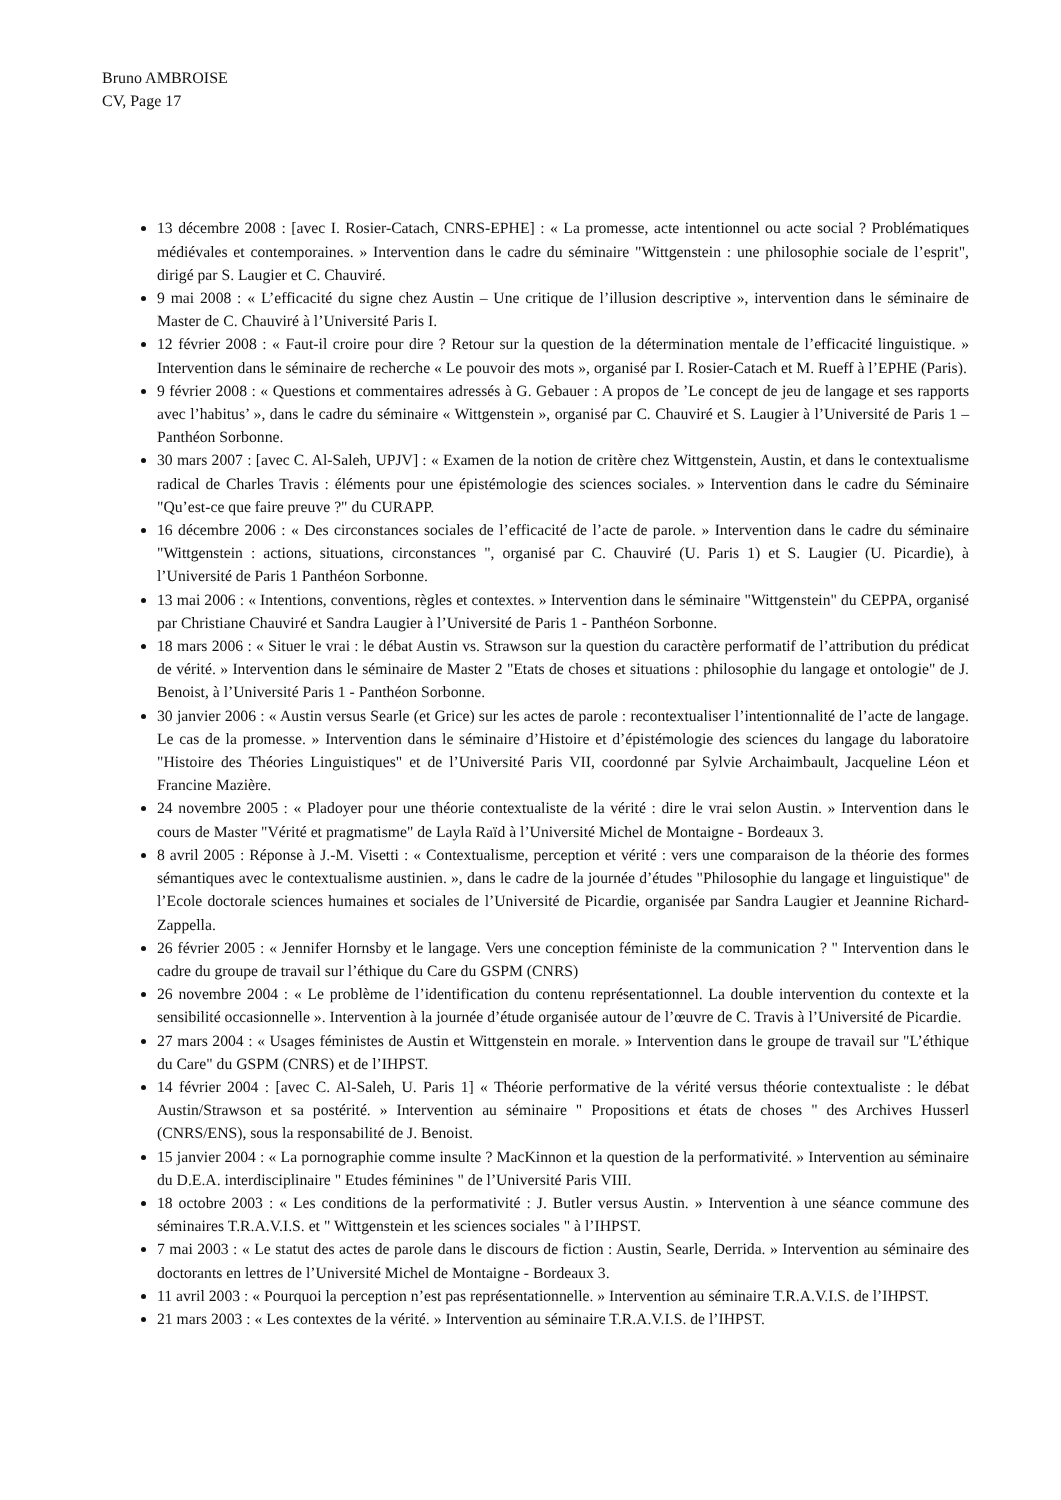Bruno AMBROISE
CV, Page 17
13 décembre 2008 : [avec I. Rosier-Catach, CNRS-EPHE] : « La promesse, acte intentionnel ou acte social ? Problématiques médiévales et contemporaines. » Intervention dans le cadre du séminaire "Wittgenstein : une philosophie sociale de l’esprit", dirigé par S. Laugier et C. Chauviré.
9 mai 2008 : « L’efficacité du signe chez Austin – Une critique de l’illusion descriptive », intervention dans le séminaire de Master de C. Chauviré à l’Université Paris I.
12 février 2008 : « Faut-il croire pour dire ? Retour sur la question de la détermination mentale de l’efficacité linguistique. » Intervention dans le séminaire de recherche « Le pouvoir des mots », organisé par I. Rosier-Catach et M. Rueff à l’EPHE (Paris).
9 février 2008 : « Questions et commentaires adressés à G. Gebauer : A propos de ’Le concept de jeu de langage et ses rapports avec l’habitus’ », dans le cadre du séminaire « Wittgenstein », organisé par C. Chauviré et S. Laugier à l’Université de Paris 1 – Panthéon Sorbonne.
30 mars 2007 : [avec C. Al-Saleh, UPJV] : « Examen de la notion de critère chez Wittgenstein, Austin, et dans le contextualisme radical de Charles Travis : éléments pour une épistémologie des sciences sociales. » Intervention dans le cadre du Séminaire "Qu’est-ce que faire preuve ?" du CURAPP.
16 décembre 2006 : « Des circonstances sociales de l’efficacité de l’acte de parole. » Intervention dans le cadre du séminaire "Wittgenstein : actions, situations, circonstances ", organisé par C. Chauviré (U. Paris 1) et S. Laugier (U. Picardie), à l’Université de Paris 1 Panthéon Sorbonne.
13 mai 2006 : « Intentions, conventions, règles et contextes. » Intervention dans le séminaire "Wittgenstein" du CEPPA, organisé par Christiane Chauviré et Sandra Laugier à l’Université de Paris 1 - Panthéon Sorbonne.
18 mars 2006 : « Situer le vrai : le débat Austin vs. Strawson sur la question du caractère performatif de l’attribution du prédicat de vérité. » Intervention dans le séminaire de Master 2 "Etats de choses et situations : philosophie du langage et ontologie" de J. Benoist, à l’Université Paris 1 - Panthéon Sorbonne.
30 janvier 2006 : « Austin versus Searle (et Grice) sur les actes de parole : recontextualiser l’intentionnalité de l’acte de langage. Le cas de la promesse. » Intervention dans le séminaire d’Histoire et d’épistémologie des sciences du langage du laboratoire "Histoire des Théories Linguistiques" et de l’Université Paris VII, coordonné par Sylvie Archaimbault, Jacqueline Léon et Francine Mazière.
24 novembre 2005 : « Pladoyer pour une théorie contextualiste de la vérité : dire le vrai selon Austin. » Intervention dans le cours de Master "Vérité et pragmatisme" de Layla Raïd à l’Université Michel de Montaigne - Bordeaux 3.
8 avril 2005 : Réponse à J.-M. Visetti : « Contextualisme, perception et vérité : vers une comparaison de la théorie des formes sémantiques avec le contextualisme austinien. », dans le cadre de la journée d’études "Philosophie du langage et linguistique" de l’Ecole doctorale sciences humaines et sociales de l’Université de Picardie, organisée par Sandra Laugier et Jeannine Richard-Zappella.
26 février 2005 : « Jennifer Hornsby et le langage. Vers une conception féministe de la communication ? " Intervention dans le cadre du groupe de travail sur l’éthique du Care du GSPM (CNRS)
26 novembre 2004 : « Le problème de l’identification du contenu représentationnel. La double intervention du contexte et la sensibilité occasionnelle ». Intervention à la journée d’étude organisée autour de l’œuvre de C. Travis à l’Université de Picardie.
27 mars 2004 : « Usages féministes de Austin et Wittgenstein en morale. » Intervention dans le groupe de travail sur "L’éthique du Care" du GSPM (CNRS) et de l’IHPST.
14 février 2004 : [avec C. Al-Saleh, U. Paris 1] « Théorie performative de la vérité versus théorie contextualiste : le débat Austin/Strawson et sa postérité. » Intervention au séminaire " Propositions et états de choses " des Archives Husserl (CNRS/ENS), sous la responsabilité de J. Benoist.
15 janvier 2004 : « La pornographie comme insulte ? MacKinnon et la question de la performativité. » Intervention au séminaire du D.E.A. interdisciplinaire " Etudes féminines " de l’Université Paris VIII.
18 octobre 2003 : « Les conditions de la performativité : J. Butler versus Austin. » Intervention à une séance commune des séminaires T.R.A.V.I.S. et " Wittgenstein et les sciences sociales " à l’IHPST.
7 mai 2003 : « Le statut des actes de parole dans le discours de fiction : Austin, Searle, Derrida. » Intervention au séminaire des doctorants en lettres de l’Université Michel de Montaigne - Bordeaux 3.
11 avril 2003 : « Pourquoi la perception n’est pas représentationnelle. » Intervention au séminaire T.R.A.V.I.S. de l’IHPST.
21 mars 2003 : « Les contextes de la vérité. » Intervention au séminaire T.R.A.V.I.S. de l’IHPST.